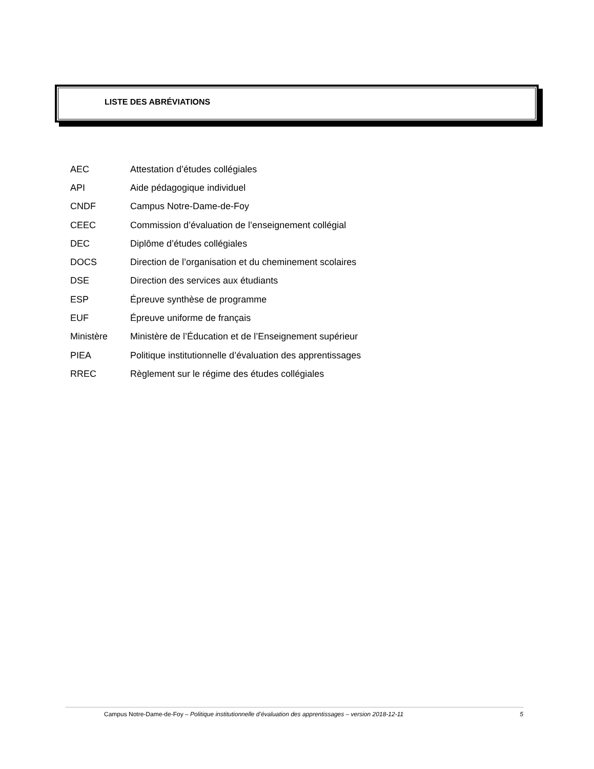LISTE DES ABRÉVIATIONS
| AEC | Attestation d’études collégiales |
| API | Aide pédagogique individuel |
| CNDF | Campus Notre-Dame-de-Foy |
| CEEC | Commission d’évaluation de l’enseignement collégial |
| DEC | Diplôme d’études collégiales |
| DOCS | Direction de l’organisation et du cheminement scolaires |
| DSE | Direction des services aux étudiants |
| ESP | Épreuve synthèse de programme |
| EUF | Épreuve uniforme de français |
| Ministère | Ministère de l’Éducation et de l’Enseignement supérieur |
| PIEA | Politique institutionnelle d’évaluation des apprentissages |
| RREC | Règlement sur le régime des études collégiales |
Campus Notre-Dame-de-Foy – Politique institutionnelle d’évaluation des apprentissages – version 2018-12-11 5